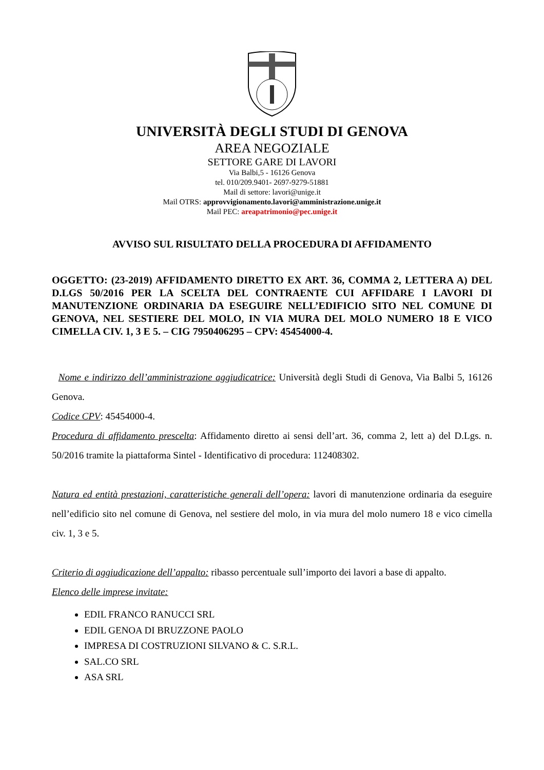UNIVERSITÀ DEGLI STUDI DI GENOVA
AREA NEGOZIALE
SETTORE GARE DI LAVORI
Via Balbi,5 - 16126 Genova
tel. 010/209.9401- 2697-9279-51881
Mail di settore: lavori@unige.it
Mail OTRS: approvvigionamento.lavori@amministrazione.unige.it
Mail PEC: areapatrimonio@pec.unige.it
AVVISO SUL RISULTATO DELLA PROCEDURA DI AFFIDAMENTO
OGGETTO: (23-2019) AFFIDAMENTO DIRETTO EX ART. 36, COMMA 2, LETTERA A) DEL D.LGS 50/2016 PER LA SCELTA DEL CONTRAENTE CUI AFFIDARE I LAVORI DI MANUTENZIONE ORDINARIA DA ESEGUIRE NELL’EDIFICIO SITO NEL COMUNE DI GENOVA, NEL SESTIERE DEL MOLO, IN VIA MURA DEL MOLO NUMERO 18 E VICO CIMELLA CIV. 1, 3 E 5. – CIG 7950406295 – CPV: 45454000-4.
Nome e indirizzo dell’amministrazione aggiudicatrice: Università degli Studi di Genova, Via Balbi 5, 16126 Genova.
Codice CPV: 45454000-4.
Procedura di affidamento prescelta: Affidamento diretto ai sensi dell’art. 36, comma 2, lett a) del D.Lgs. n. 50/2016 tramite la piattaforma Sintel - Identificativo di procedura: 112408302.
Natura ed entità prestazioni, caratteristiche generali dell’opera: lavori di manutenzione ordinaria da eseguire nell’edificio sito nel comune di Genova, nel sestiere del molo, in via mura del molo numero 18 e vico cimella civ. 1, 3 e 5.
Criterio di aggiudicazione dell’appalto: ribasso percentuale sull’importo dei lavori a base di appalto.
Elenco delle imprese invitate:
EDIL FRANCO RANUCCI SRL
EDIL GENOA DI BRUZZONE PAOLO
IMPRESA DI COSTRUZIONI SILVANO & C. S.R.L.
SAL.CO SRL
ASA SRL